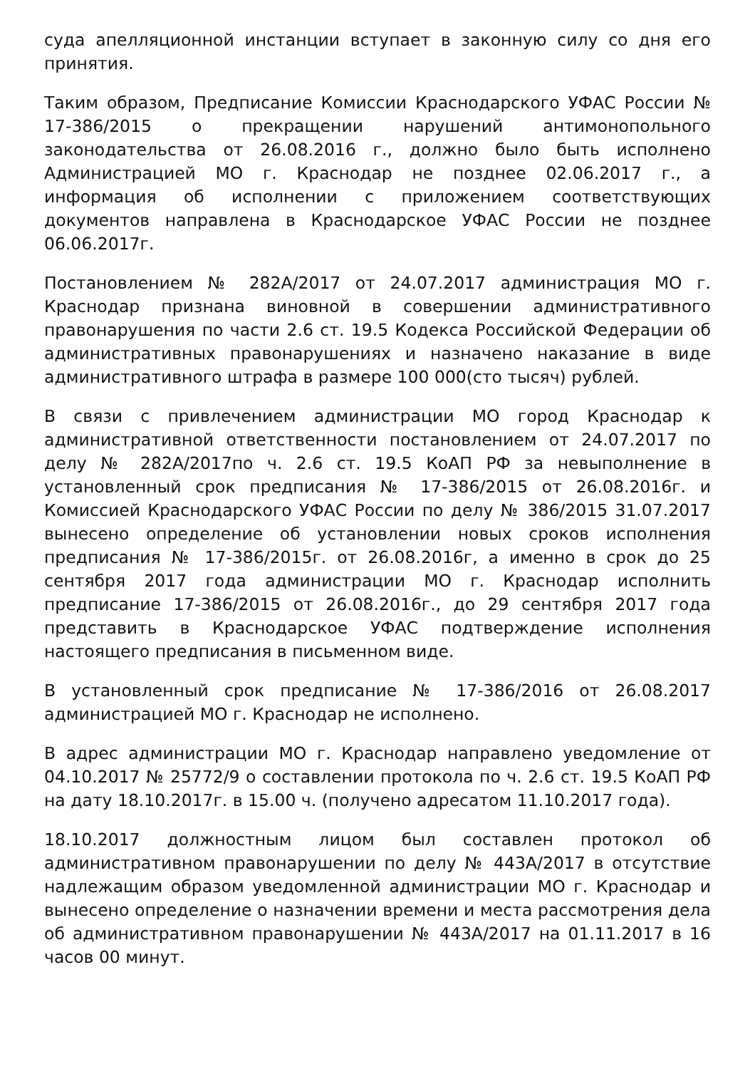суда апелляционной инстанции вступает в законную силу со дня его принятия.
Таким образом, Предписание Комиссии Краснодарского УФАС России № 17-386/2015 о прекращении нарушений антимонопольного законодательства от 26.08.2016 г., должно было быть исполнено Администрацией МО г. Краснодар не позднее 02.06.2017 г., а информация об исполнении с приложением соответствующих документов направлена в Краснодарское УФАС России не позднее 06.06.2017г.
Постановлением № 282А/2017 от 24.07.2017 администрация МО г. Краснодар признана виновной в совершении административного правонарушения по части 2.6 ст. 19.5 Кодекса Российской Федерации об административных правонарушениях и назначено наказание в виде административного штрафа в размере 100 000(сто тысяч) рублей.
В связи с привлечением администрации МО город Краснодар к административной ответственности постановлением от 24.07.2017 по делу № 282А/2017по ч. 2.6 ст. 19.5 КоАП РФ за невыполнение в установленный срок предписания № 17-386/2015 от 26.08.2016г. и Комиссией Краснодарского УФАС России по делу № 386/2015 31.07.2017 вынесено определение об установлении новых сроков исполнения предписания № 17-386/2015г. от 26.08.2016г, а именно в срок до 25 сентября 2017 года администрации МО г. Краснодар исполнить предписание 17-386/2015 от 26.08.2016г., до 29 сентября 2017 года представить в Краснодарское УФАС подтверждение исполнения настоящего предписания в письменном виде.
В установленный срок предписание № 17-386/2016 от 26.08.2017 администрацией МО г. Краснодар не исполнено.
В адрес администрации МО г. Краснодар направлено уведомление от 04.10.2017 № 25772/9 о составлении протокола по ч. 2.6 ст. 19.5 КоАП РФ на дату 18.10.2017г. в 15.00 ч. (получено адресатом 11.10.2017 года).
18.10.2017 должностным лицом был составлен протокол об административном правонарушении по делу № 443А/2017 в отсутствие надлежащим образом уведомленной администрации МО г. Краснодар и вынесено определение о назначении времени и места рассмотрения дела об административном правонарушении № 443А/2017 на 01.11.2017 в 16 часов 00 минут.